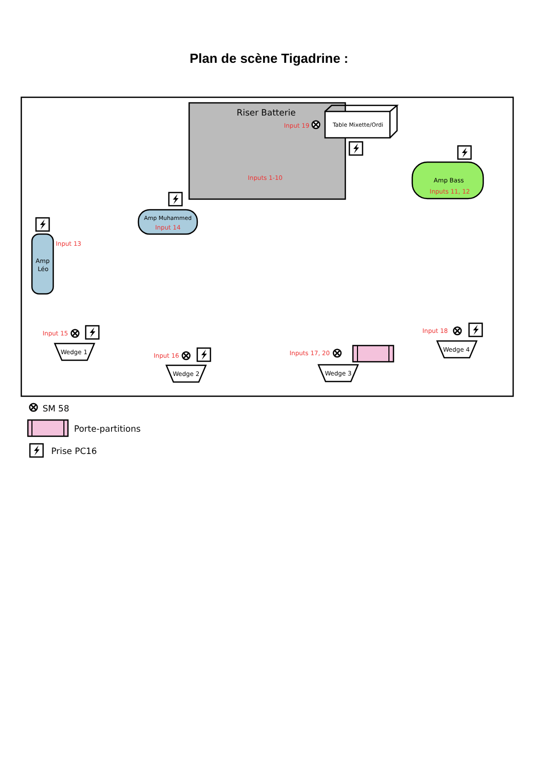Plan de scène Tigadrine :
Riser Batterie
Input 19
Inputs 1-10
Table Mixette/Ordi
Amp Bass
Inputs 11, 12
Amp Muhammed
Input 14
Amp
Léo
Input 13
Input 15
Wedge 1
Input 16
Wedge 2
Inputs 17, 20
Wedge 3
Input 18
Wedge 4
SM 58
Porte-partitions
Prise PC16